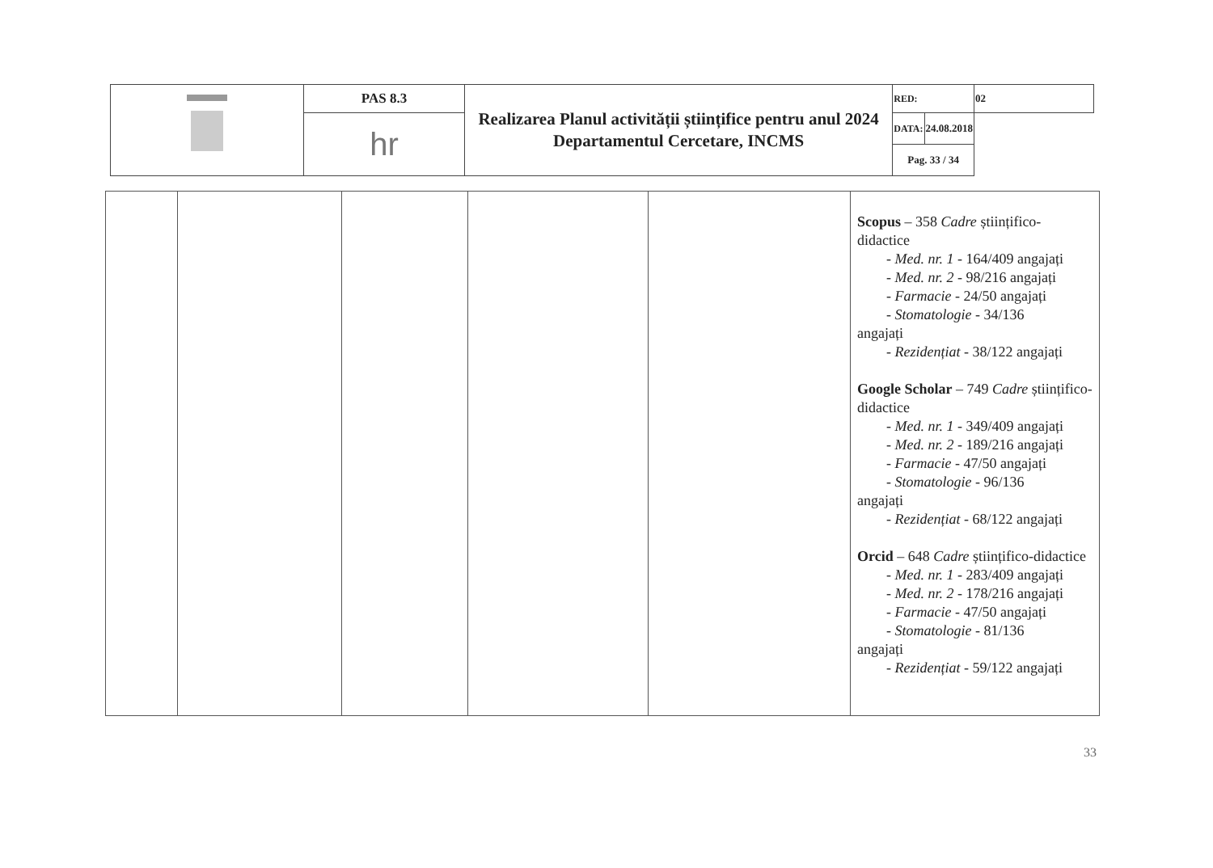| | PAS 8.3 | Realizarea Planul activității științifice pentru anul 2024 Departamentul Cercetare, INCMS | RED: | 02 |
| | hr | | / DATA: / 24.08.2018 / / Pag. 33 / 34 / / | |
| | | | | | Scopus – 358 Cadre științifico-didactice - Med. nr. 1 - 164/409 angajați - Med. nr. 2 - 98/216 angajați - Farmacie - 24/50 angajați - Stomatologie - 34/136 angajați - Rezidențiat - 38/122 angajați Google Scholar – 749 Cadre științifico-didactice - Med. nr. 1 - 349/409 angajați - Med. nr. 2 - 189/216 angajați - Farmacie - 47/50 angajați - Stomatologie - 96/136 angajați - Rezidențiat - 68/122 angajați Orcid – 648 Cadre științifico-didactice - Med. nr. 1 - 283/409 angajați - Med. nr. 2 - 178/216 angajați - Farmacie - 47/50 angajați - Stomatologie - 81/136 angajați - Rezidențiat - 59/122 angajați |
33